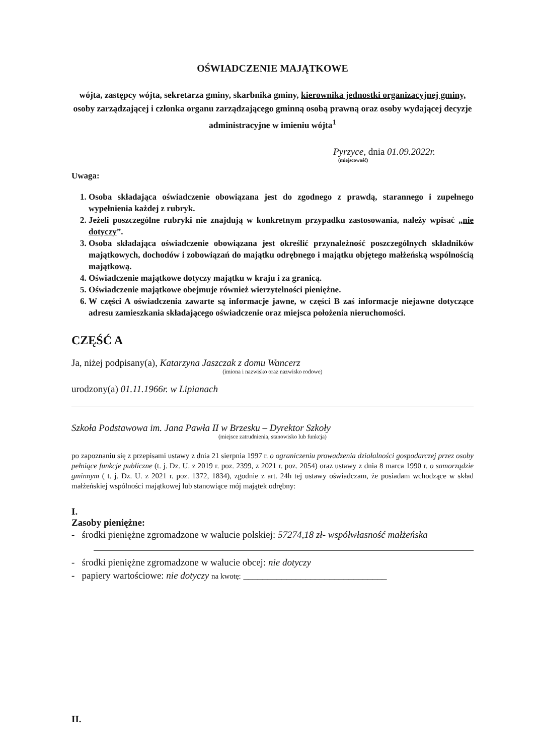OŚWIADCZENIE MAJĄTKOWE
wójta, zastępcy wójta, sekretarza gminy, skarbnika gminy, kierownika jednostki organizacyjnej gminy, osoby zarządzającej i członka organu zarządzającego gminną osobą prawną oraz osoby wydającej decyzje administracyjne w imieniu wójta<sup>1</sup>
Pyrzyce, dnia 01.09.2022r.
(miejscowość)
Uwaga:
1. Osoba składająca oświadczenie obowiązana jest do zgodnego z prawdą, starannego i zupełnego wypełnienia każdej z rubryk.
2. Jeżeli poszczególne rubryki nie znajdują w konkretnym przypadku zastosowania, należy wpisać „nie dotyczy”.
3. Osoba składająca oświadczenie obowiązana jest określić przynależność poszczególnych składników majątkowych, dochodów i zobowiązań do majątku odrębnego i majątku objętego małżeńską wspólnością majątkową.
4. Oświadczenie majątkowe dotyczy majątku w kraju i za granicą.
5. Oświadczenie majątkowe obejmuje również wierzytelności pieniężne.
6. W części A oświadczenia zawarte są informacje jawne, w części B zaś informacje niejawne dotyczące adresu zamieszkania składającego oświadczenie oraz miejsca położenia nieruchomości.
CZĘŚĆ A
Ja, niżej podpisany(a), Katarzyna Jaszczak z domu Wancerz
(imiona i nazwisko oraz nazwisko rodowe)
urodzony(a) 01.11.1966r. w Lipianach
Szkoła Podstawowa im. Jana Pawła II w Brzesku – Dyrektor Szkoły
(miejsce zatrudnienia, stanowisko lub funkcja)
po zapoznaniu się z przepisami ustawy z dnia 21 sierpnia 1997 r. o ograniczeniu prowadzenia działalności gospodarczej przez osoby pełniące funkcje publiczne (t. j. Dz. U. z 2019 r. poz. 2399, z 2021 r. poz. 2054) oraz ustawy z dnia 8 marca 1990 r. o samorządzie gminnym ( t. j. Dz. U. z 2021 r. poz. 1372, 1834), zgodnie z art. 24h tej ustawy oświadczam, że posiadam wchodzące w skład małżeńskiej wspólności majątkowej lub stanowiące mój majątek odrębny:
I.
Zasoby pieniężne:
- środki pieniężne zgromadzone w walucie polskiej: 57274,18 zł- współwłasność małżeńska
- środki pieniężne zgromadzone w walucie obcej: nie dotyczy
- papiery wartościowe: nie dotyczy na kwotę: ______________________________
II.